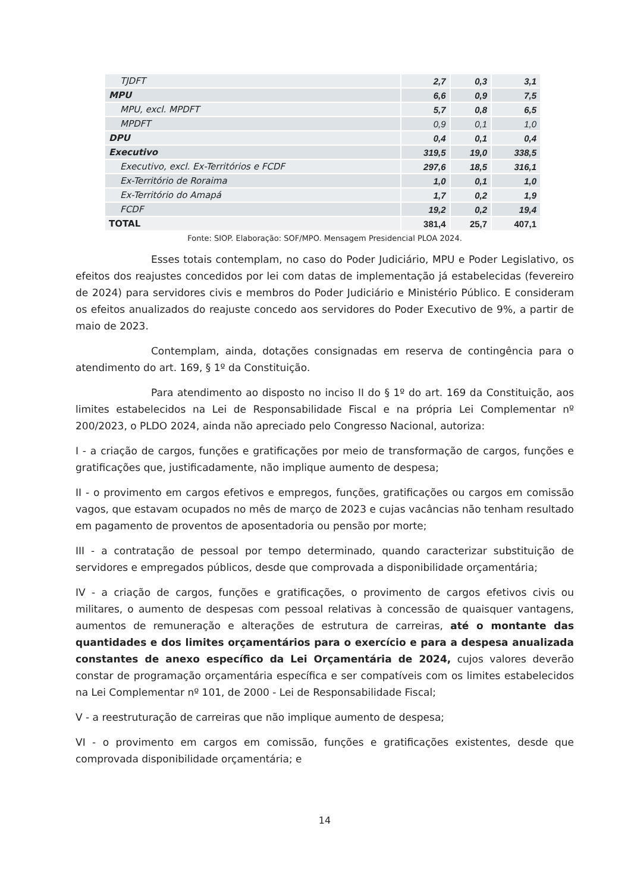| TJDFT | 2,7 | 0,3 | 3,1 |
| MPU | 6,6 | 0,9 | 7,5 |
| MPU, excl. MPDFT | 5,7 | 0,8 | 6,5 |
| MPDFT | 0,9 | 0,1 | 1,0 |
| DPU | 0,4 | 0,1 | 0,4 |
| Executivo | 319,5 | 19,0 | 338,5 |
| Executivo, excl. Ex-Territórios e FCDF | 297,6 | 18,5 | 316,1 |
| Ex-Território de Roraima | 1,0 | 0,1 | 1,0 |
| Ex-Território do Amapá | 1,7 | 0,2 | 1,9 |
| FCDF | 19,2 | 0,2 | 19,4 |
| TOTAL | 381,4 | 25,7 | 407,1 |
Fonte: SIOP. Elaboração: SOF/MPO. Mensagem Presidencial PLOA 2024.
Esses totais contemplam, no caso do Poder Judiciário, MPU e Poder Legislativo, os efeitos dos reajustes concedidos por lei com datas de implementação já estabelecidas (fevereiro de 2024) para servidores civis e membros do Poder Judiciário e Ministério Público. E consideram os efeitos anualizados do reajuste concedo aos servidores do Poder Executivo de 9%, a partir de maio de 2023.
Contemplam, ainda, dotações consignadas em reserva de contingência para o atendimento do art. 169, § 1º da Constituição.
Para atendimento ao disposto no inciso II do § 1º do art. 169 da Constituição, aos limites estabelecidos na Lei de Responsabilidade Fiscal e na própria Lei Complementar nº 200/2023, o PLDO 2024, ainda não apreciado pelo Congresso Nacional, autoriza:
I - a criação de cargos, funções e gratificações por meio de transformação de cargos, funções e gratificações que, justificadamente, não implique aumento de despesa;
II - o provimento em cargos efetivos e empregos, funções, gratificações ou cargos em comissão vagos, que estavam ocupados no mês de março de 2023 e cujas vacâncias não tenham resultado em pagamento de proventos de aposentadoria ou pensão por morte;
III - a contratação de pessoal por tempo determinado, quando caracterizar substituição de servidores e empregados públicos, desde que comprovada a disponibilidade orçamentária;
IV - a criação de cargos, funções e gratificações, o provimento de cargos efetivos civis ou militares, o aumento de despesas com pessoal relativas à concessão de quaisquer vantagens, aumentos de remuneração e alterações de estrutura de carreiras, até o montante das quantidades e dos limites orçamentários para o exercício e para a despesa anualizada constantes de anexo específico da Lei Orçamentária de 2024, cujos valores deverão constar de programação orçamentária específica e ser compatíveis com os limites estabelecidos na Lei Complementar nº 101, de 2000 - Lei de Responsabilidade Fiscal;
V - a reestruturação de carreiras que não implique aumento de despesa;
VI - o provimento em cargos em comissão, funções e gratificações existentes, desde que comprovada disponibilidade orçamentária; e
14